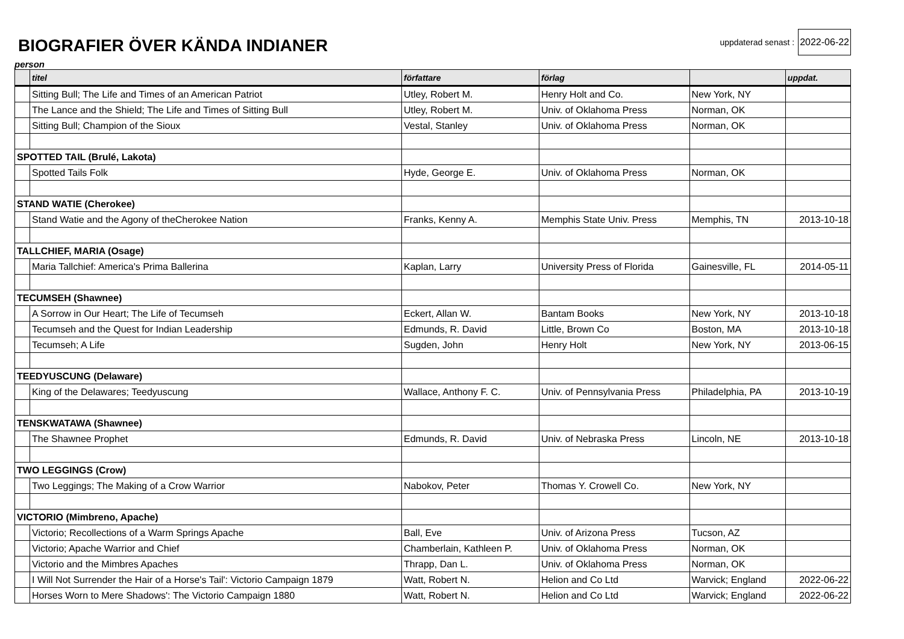BIOGRAFIER ÖVER KÄNDA INDIANER
uppdaterad senast : 2022-06-22
person
| | titel | författare | förlag | | uppdat. |
| --- | --- | --- | --- | --- | --- |
| | Sitting Bull; The Life and Times of an American Patriot | Utley, Robert M. | Henry Holt and Co. | New York, NY | |
| | The Lance and the Shield; The Life and Times of Sitting Bull | Utley, Robert M. | Univ. of Oklahoma Press | Norman, OK | |
| | Sitting Bull; Champion of the Sioux | Vestal, Stanley | Univ. of Oklahoma Press | Norman, OK | |
| SPOTTED TAIL (Brulé, Lakota) | | | | | |
| | Spotted Tails Folk | Hyde, George E. | Univ. of Oklahoma Press | Norman, OK | |
| STAND WATIE (Cherokee) | | | | | |
| | Stand Watie and the Agony of theCherokee Nation | Franks, Kenny A. | Memphis State Univ. Press | Memphis, TN | 2013-10-18 |
| TALLCHIEF, MARIA (Osage) | | | | | |
| | Maria Tallchief: America's Prima Ballerina | Kaplan, Larry | University Press of Florida | Gainesville, FL | 2014-05-11 |
| TECUMSEH (Shawnee) | | | | | |
| | A Sorrow in Our Heart; The Life of Tecumseh | Eckert, Allan W. | Bantam Books | New York, NY | 2013-10-18 |
| | Tecumseh and the Quest for Indian Leadership | Edmunds, R. David | Little, Brown Co | Boston, MA | 2013-10-18 |
| | Tecumseh; A Life | Sugden, John | Henry Holt | New York, NY | 2013-06-15 |
| TEEDYUSCUNG (Delaware) | | | | | |
| | King of the Delawares; Teedyuscung | Wallace, Anthony F. C. | Univ. of Pennsylvania Press | Philadelphia, PA | 2013-10-19 |
| TENSKWATAWA (Shawnee) | | | | | |
| | The Shawnee Prophet | Edmunds, R. David | Univ. of Nebraska Press | Lincoln, NE | 2013-10-18 |
| TWO LEGGINGS (Crow) | | | | | |
| | Two Leggings; The Making of a Crow Warrior | Nabokov, Peter | Thomas Y. Crowell Co. | New York, NY | |
| VICTORIO (Mimbreno, Apache) | | | | | |
| | Victorio; Recollections of a Warm Springs Apache | Ball, Eve | Univ. of Arizona Press | Tucson, AZ | |
| | Victorio; Apache Warrior and Chief | Chamberlain, Kathleen P. | Univ. of Oklahoma Press | Norman, OK | |
| | Victorio and the Mimbres Apaches | Thrapp, Dan L. | Univ. of Oklahoma Press | Norman, OK | |
| | I Will Not Surrender the Hair of a Horse's Tail': Victorio Campaign 1879 | Watt, Robert N. | Helion and Co Ltd | Warvick; England | 2022-06-22 |
| | Horses Worn to Mere Shadows': The Victorio Campaign 1880 | Watt, Robert N. | Helion and Co Ltd | Warvick; England | 2022-06-22 |